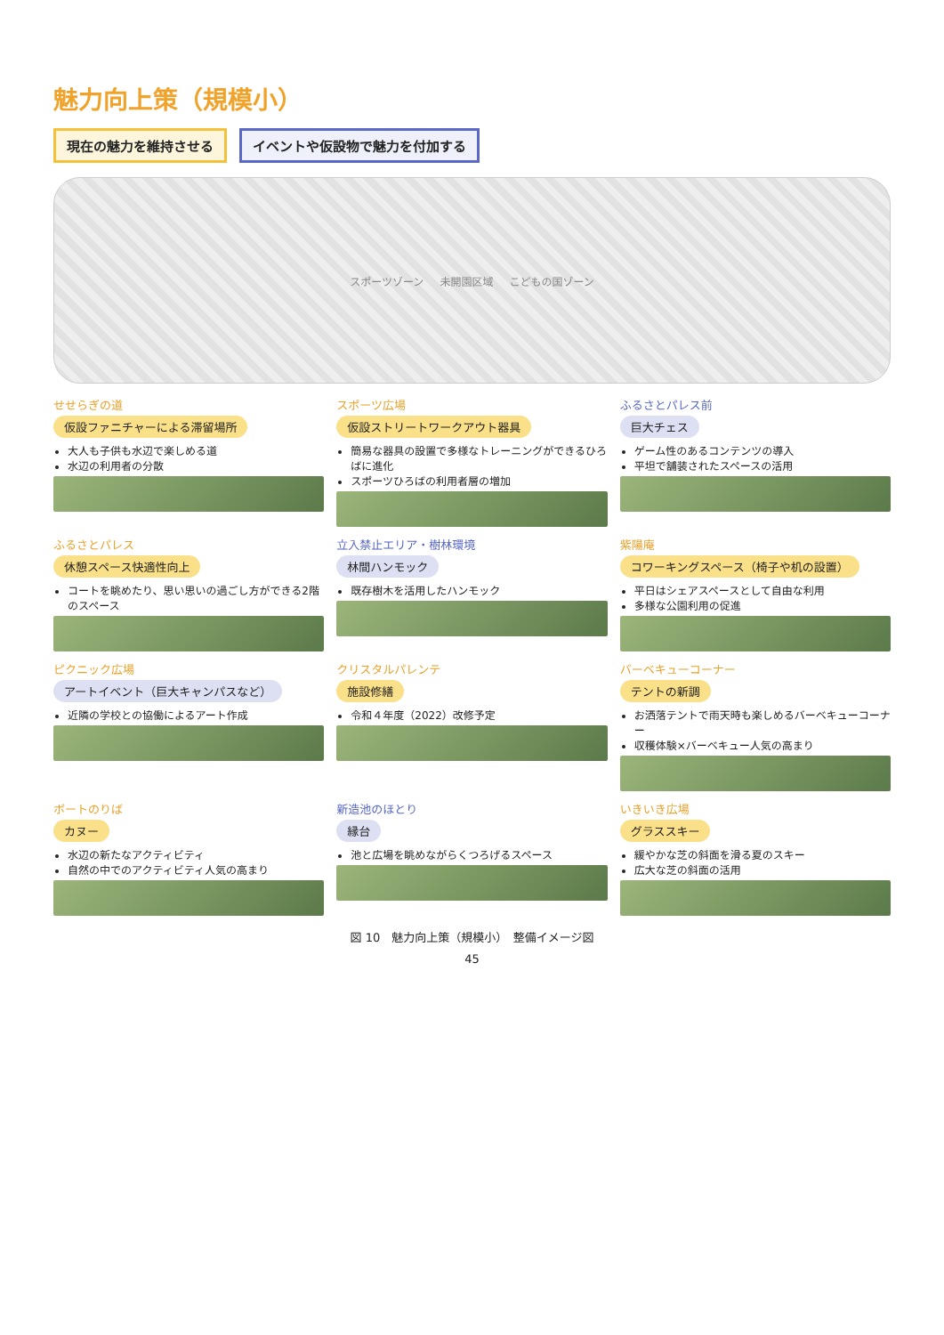魅力向上策（規模小）
現在の魅力を維持させる イベントや仮設物で魅力を付加する
スポーツゾーン 未開園区域 こどもの国ゾーン
せせらぎの道
仮設ファニチャーによる滞留場所
大人も子供も水辺で楽しめる道
水辺の利用者の分散
スポーツ広場
仮設ストリートワークアウト器具
簡易な器具の設置で多様なトレーニングができるひろばに進化
スポーツひろばの利用者層の増加
ふるさとパレス前
巨大チェス
ゲーム性のあるコンテンツの導入
平坦で舗装されたスペースの活用
ふるさとパレス
休憩スペース快適性向上
コートを眺めたり、思い思いの過ごし方ができる2階のスペース
立入禁止エリア・樹林環境
林間ハンモック
既存樹木を活用したハンモック
紫陽庵
コワーキングスペース（椅子や机の設置）
平日はシェアスペースとして自由な利用
多様な公園利用の促進
ピクニック広場
アートイベント（巨大キャンパスなど）
近隣の学校との協働によるアート作成
クリスタルパレンテ
施設修繕
令和４年度（2022）改修予定
バーベキューコーナー
テントの新調
お洒落テントで雨天時も楽しめるバーベキューコーナー
収穫体験×バーベキュー人気の高まり
ボートのりば
カヌー
水辺の新たなアクティビティ
自然の中でのアクティビティ人気の高まり
新造池のほとり
縁台
池と広場を眺めながらくつろげるスペース
いきいき広場
グラススキー
緩やかな芝の斜面を滑る夏のスキー
広大な芝の斜面の活用
図 10　魅力向上策（規模小）　整備イメージ図
45